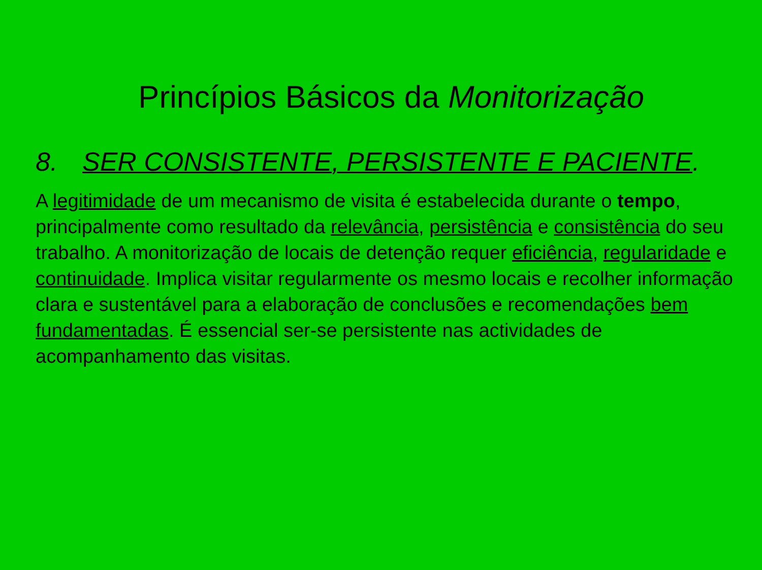Princípios Básicos da Monitorização
8. SER CONSISTENTE, PERSISTENTE E PACIENTE.
A legitimidade de um mecanismo de visita é estabelecida durante o tempo, principalmente como resultado da relevância, persistência e consistência do seu trabalho. A monitorização de locais de detenção requer eficiência, regularidade e continuidade. Implica visitar regularmente os mesmo locais e recolher informação clara e sustentável para a elaboração de conclusões e recomendações bem fundamentadas. É essencial ser-se persistente nas actividades de acompanhamento das visitas.